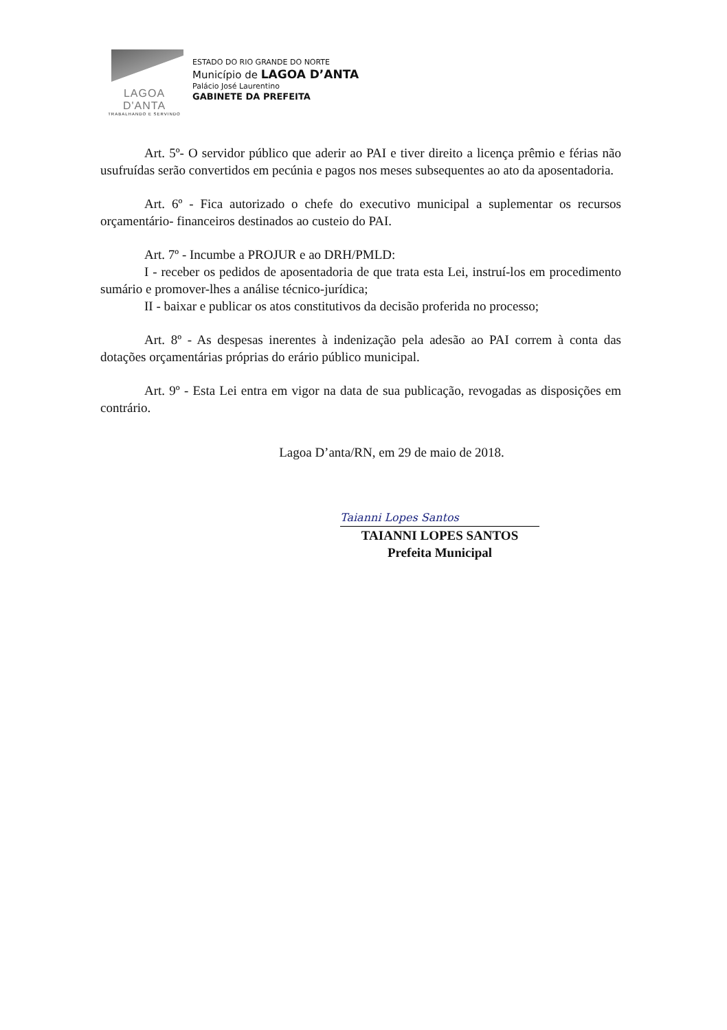LAGOA D'ANTA
TRABALHANDO E SERVINDO
ESTADO DO RIO GRANDE DO NORTE
Município de LAGOA D’ANTA
Palácio José Laurentino
GABINETE DA PREFEITA
Art. 5º- O servidor público que aderir ao PAI e tiver direito a licença prêmio e férias não usufruídas serão convertidos em pecúnia e pagos nos meses subsequentes ao ato da aposentadoria.
Art. 6º - Fica autorizado o chefe do executivo municipal a suplementar os recursos orçamentário- financeiros destinados ao custeio do PAI.
Art. 7º - Incumbe a PROJUR e ao DRH/PMLD:
I - receber os pedidos de aposentadoria de que trata esta Lei, instruí-los em procedimento sumário e promover-lhes a análise técnico-jurídica;
II - baixar e publicar os atos constitutivos da decisão proferida no processo;
Art. 8º - As despesas inerentes à indenização pela adesão ao PAI correm à conta das dotações orçamentárias próprias do erário público municipal.
Art. 9º - Esta Lei entra em vigor na data de sua publicação, revogadas as disposições em contrário.
Lagoa D’anta/RN, em 29 de maio de 2018.
Taianni Lopes Santos
TAIANNI LOPES SANTOS
Prefeita Municipal